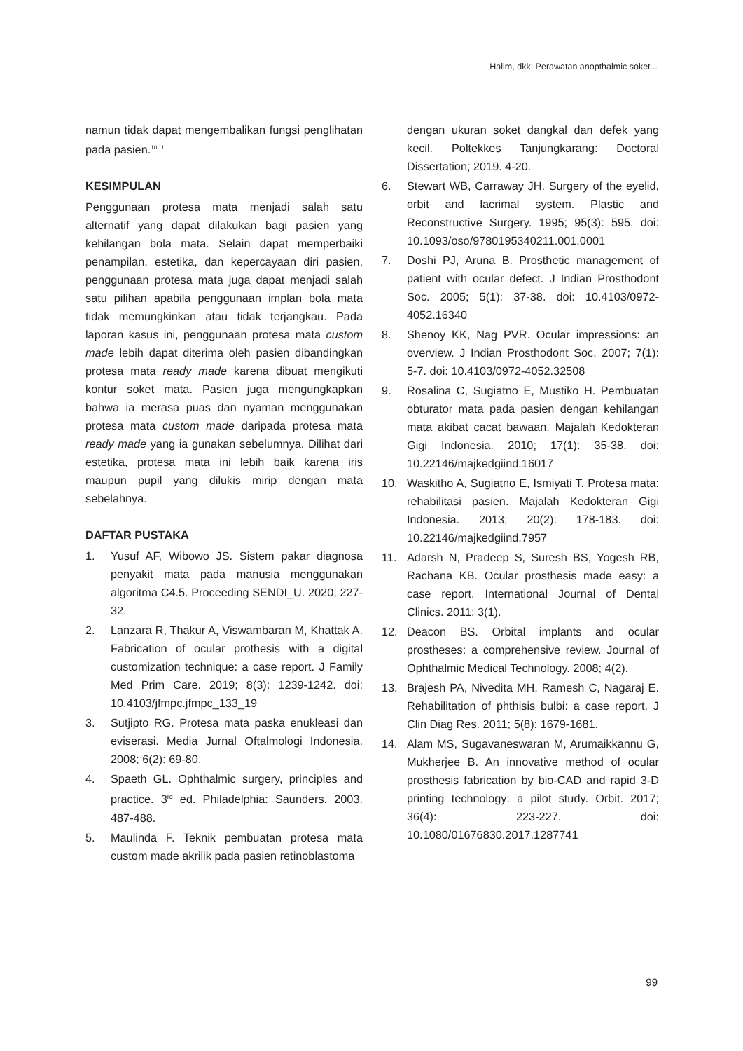Halim, dkk: Perawatan anopthalmic soket...
namun tidak dapat mengembalikan fungsi penglihatan pada pasien.<sup>10,11</sup>
KESIMPULAN
Penggunaan protesa mata menjadi salah satu alternatif yang dapat dilakukan bagi pasien yang kehilangan bola mata. Selain dapat memperbaiki penampilan, estetika, dan kepercayaan diri pasien, penggunaan protesa mata juga dapat menjadi salah satu pilihan apabila penggunaan implan bola mata tidak memungkinkan atau tidak terjangkau. Pada laporan kasus ini, penggunaan protesa mata custom made lebih dapat diterima oleh pasien dibandingkan protesa mata ready made karena dibuat mengikuti kontur soket mata. Pasien juga mengungkapkan bahwa ia merasa puas dan nyaman menggunakan protesa mata custom made daripada protesa mata ready made yang ia gunakan sebelumnya. Dilihat dari estetika, protesa mata ini lebih baik karena iris maupun pupil yang dilukis mirip dengan mata sebelahnya.
DAFTAR PUSTAKA
1. Yusuf AF, Wibowo JS. Sistem pakar diagnosa penyakit mata pada manusia menggunakan algoritma C4.5. Proceeding SENDI_U. 2020; 227-32.
2. Lanzara R, Thakur A, Viswambaran M, Khattak A. Fabrication of ocular prothesis with a digital customization technique: a case report. J Family Med Prim Care. 2019; 8(3): 1239-1242. doi: 10.4103/jfmpc.jfmpc_133_19
3. Sutjipto RG. Protesa mata paska enukleasi dan eviserasi. Media Jurnal Oftalmologi Indonesia. 2008; 6(2): 69-80.
4. Spaeth GL. Ophthalmic surgery, principles and practice. 3<sup>rd</sup> ed. Philadelphia: Saunders. 2003. 487-488.
5. Maulinda F. Teknik pembuatan protesa mata custom made akrilik pada pasien retinoblastoma
dengan ukuran soket dangkal dan defek yang kecil. Poltekkes Tanjungkarang: Doctoral Dissertation; 2019. 4-20.
6. Stewart WB, Carraway JH. Surgery of the eyelid, orbit and lacrimal system. Plastic and Reconstructive Surgery. 1995; 95(3): 595. doi: 10.1093/oso/9780195340211.001.0001
7. Doshi PJ, Aruna B. Prosthetic management of patient with ocular defect. J Indian Prosthodont Soc. 2005; 5(1): 37-38. doi: 10.4103/0972-4052.16340
8. Shenoy KK, Nag PVR. Ocular impressions: an overview. J Indian Prosthodont Soc. 2007; 7(1): 5-7. doi: 10.4103/0972-4052.32508
9. Rosalina C, Sugiatno E, Mustiko H. Pembuatan obturator mata pada pasien dengan kehilangan mata akibat cacat bawaan. Majalah Kedokteran Gigi Indonesia. 2010; 17(1): 35-38. doi: 10.22146/majkedgiind.16017
10. Waskitho A, Sugiatno E, Ismiyati T. Protesa mata: rehabilitasi pasien. Majalah Kedokteran Gigi Indonesia. 2013; 20(2): 178-183. doi: 10.22146/majkedgiind.7957
11. Adarsh N, Pradeep S, Suresh BS, Yogesh RB, Rachana KB. Ocular prosthesis made easy: a case report. International Journal of Dental Clinics. 2011; 3(1).
12. Deacon BS. Orbital implants and ocular prostheses: a comprehensive review. Journal of Ophthalmic Medical Technology. 2008; 4(2).
13. Brajesh PA, Nivedita MH, Ramesh C, Nagaraj E. Rehabilitation of phthisis bulbi: a case report. J Clin Diag Res. 2011; 5(8): 1679-1681.
14. Alam MS, Sugavaneswaran M, Arumaikkannu G, Mukherjee B. An innovative method of ocular prosthesis fabrication by bio-CAD and rapid 3-D printing technology: a pilot study. Orbit. 2017; 36(4): 223-227. doi: 10.1080/01676830.2017.1287741
99